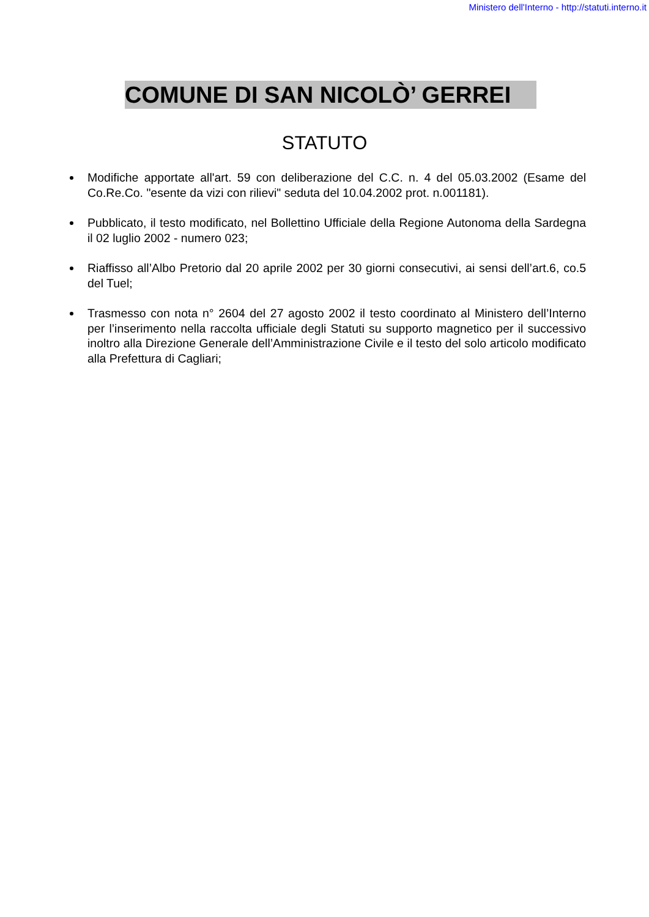Ministero dell'Interno - http://statuti.interno.it
COMUNE DI SAN NICOLÒ’ GERREI
STATUTO
Modifiche apportate all'art. 59 con deliberazione del C.C. n. 4 del 05.03.2002 (Esame del Co.Re.Co. "esente da vizi con rilievi" seduta del 10.04.2002 prot. n.001181).
Pubblicato, il testo modificato, nel Bollettino Ufficiale della Regione Autonoma della Sardegna il 02 luglio 2002 - numero 023;
Riaffisso all’Albo Pretorio dal 20 aprile 2002 per 30 giorni consecutivi, ai sensi dell’art.6, co.5 del Tuel;
Trasmesso con nota n° 2604 del 27 agosto 2002 il testo coordinato al Ministero dell’Interno per l’inserimento nella raccolta ufficiale degli Statuti su supporto magnetico per il successivo inoltro alla Direzione Generale dell’Amministrazione Civile e il testo del solo articolo modificato alla Prefettura di Cagliari;